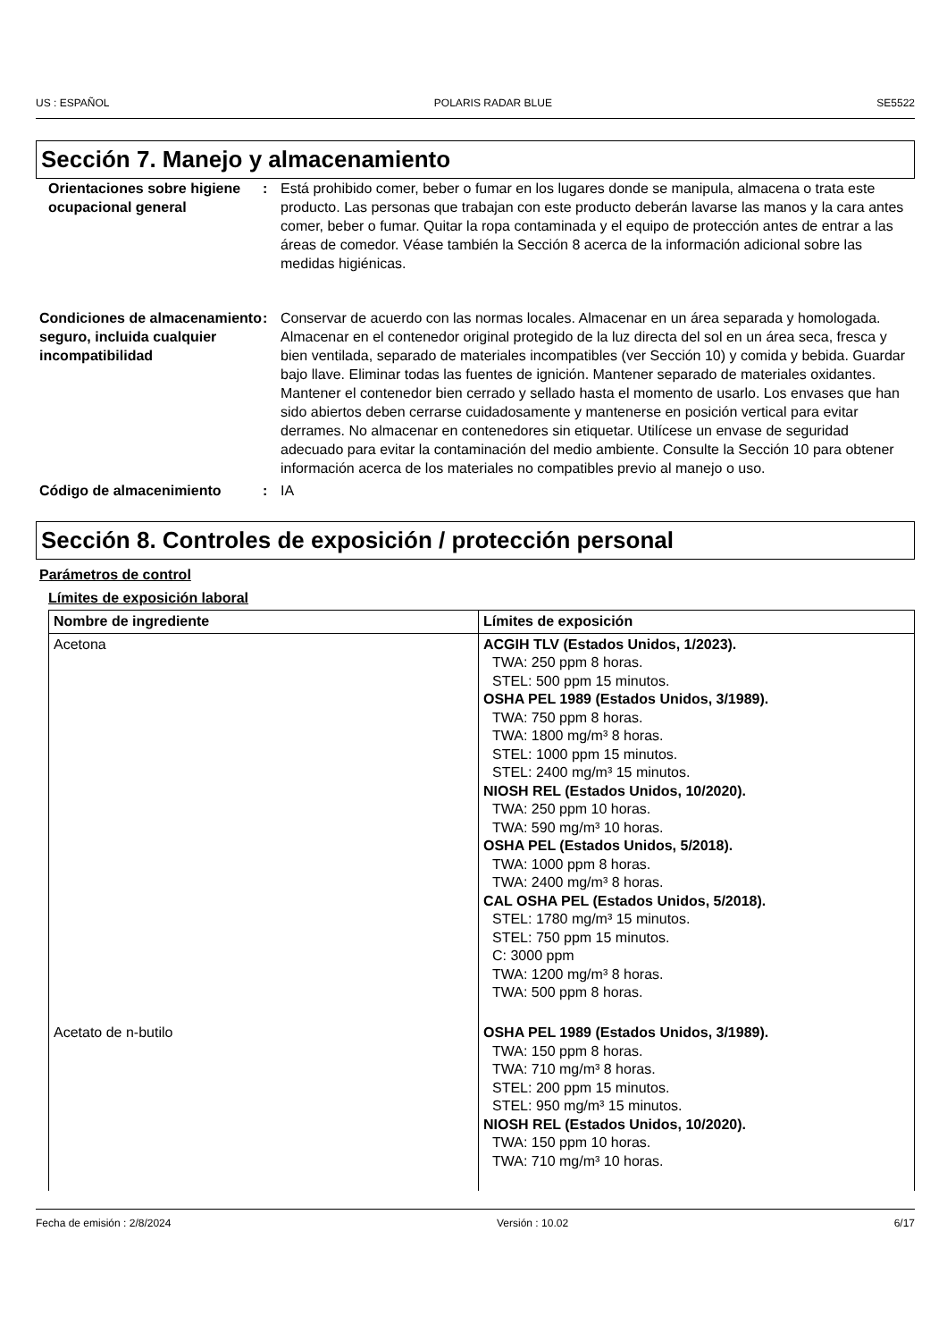US : ESPAÑOL POLARIS RADAR BLUE SE5522
Sección 7. Manejo y almacenamiento
Orientaciones sobre higiene ocupacional general
: Está prohibido comer, beber o fumar en los lugares donde se manipula, almacena o trata este producto. Las personas que trabajan con este producto deberán lavarse las manos y la cara antes comer, beber o fumar. Quitar la ropa contaminada y el equipo de protección antes de entrar a las áreas de comedor. Véase también la Sección 8 acerca de la información adicional sobre las medidas higiénicas.
Condiciones de almacenamiento seguro, incluida cualquier incompatibilidad
: Conservar de acuerdo con las normas locales. Almacenar en un área separada y homologada. Almacenar en el contenedor original protegido de la luz directa del sol en un área seca, fresca y bien ventilada, separado de materiales incompatibles (ver Sección 10) y comida y bebida. Guardar bajo llave. Eliminar todas las fuentes de ignición. Mantener separado de materiales oxidantes. Mantener el contenedor bien cerrado y sellado hasta el momento de usarlo. Los envases que han sido abiertos deben cerrarse cuidadosamente y mantenerse en posición vertical para evitar derrames. No almacenar en contenedores sin etiquetar. Utilícese un envase de seguridad adecuado para evitar la contaminación del medio ambiente. Consulte la Sección 10 para obtener información acerca de los materiales no compatibles previo al manejo o uso.
Código de almacenimiento : IA
Sección 8. Controles de exposición / protección personal
Parámetros de control
Límites de exposición laboral
| Nombre de ingrediente | Límites de exposición |
| --- | --- |
| Acetona | ACGIH TLV (Estados Unidos, 1/2023). TWA: 250 ppm 8 horas. STEL: 500 ppm 15 minutos. OSHA PEL 1989 (Estados Unidos, 3/1989). TWA: 750 ppm 8 horas. TWA: 1800 mg/m³ 8 horas. STEL: 1000 ppm 15 minutos. STEL: 2400 mg/m³ 15 minutos. NIOSH REL (Estados Unidos, 10/2020). TWA: 250 ppm 10 horas. TWA: 590 mg/m³ 10 horas. OSHA PEL (Estados Unidos, 5/2018). TWA: 1000 ppm 8 horas. TWA: 2400 mg/m³ 8 horas. CAL OSHA PEL (Estados Unidos, 5/2018). STEL: 1780 mg/m³ 15 minutos. STEL: 750 ppm 15 minutos. C: 3000 ppm TWA: 1200 mg/m³ 8 horas. TWA: 500 ppm 8 horas. |
| Acetato de n-butilo | OSHA PEL 1989 (Estados Unidos, 3/1989). TWA: 150 ppm 8 horas. TWA: 710 mg/m³ 8 horas. STEL: 200 ppm 15 minutos. STEL: 950 mg/m³ 15 minutos. NIOSH REL (Estados Unidos, 10/2020). TWA: 150 ppm 10 horas. TWA: 710 mg/m³ 10 horas. |
Fecha de emisión : 2/8/2024 Versión : 10.02 6/17